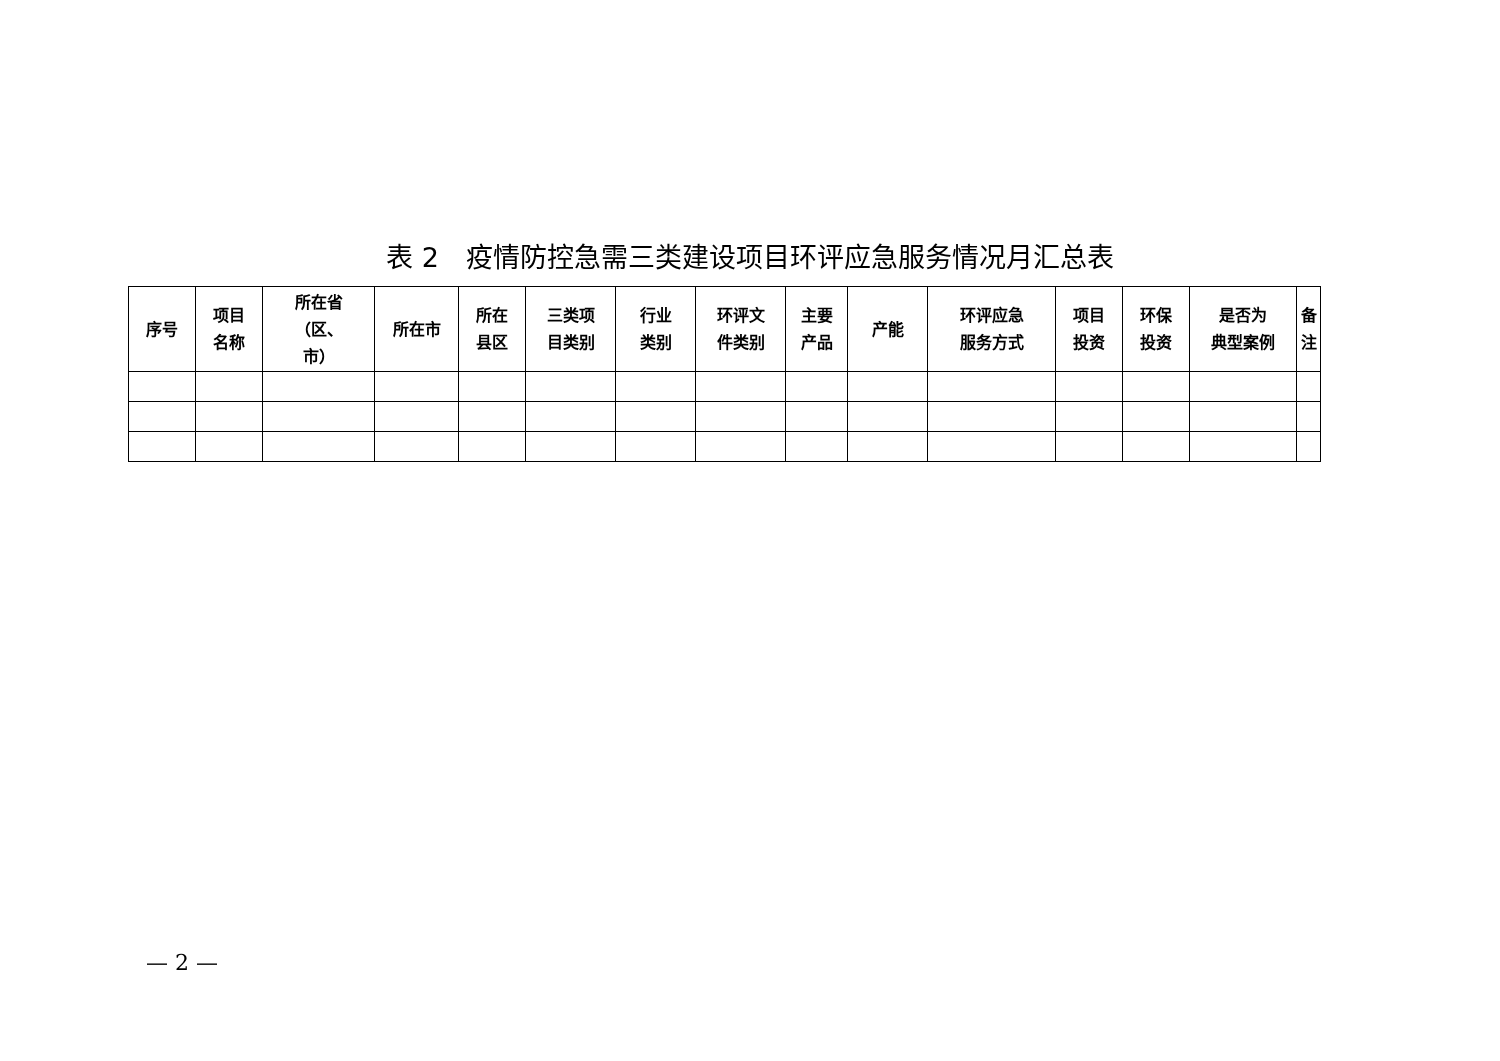表 2　疫情防控急需三类建设项目环评应急服务情况月汇总表
| 序号 | 项目 名称 | 所在省 （区、 市） | 所在市 | 所在 县区 | 三类项 目类别 | 行业 类别 | 环评文 件类别 | 主要 产品 | 产能 | 环评应急 服务方式 | 项目 投资 | 环保 投资 | 是否为 典型案例 | 备注 |
| --- | --- | --- | --- | --- | --- | --- | --- | --- | --- | --- | --- | --- | --- | --- |
— 2 —